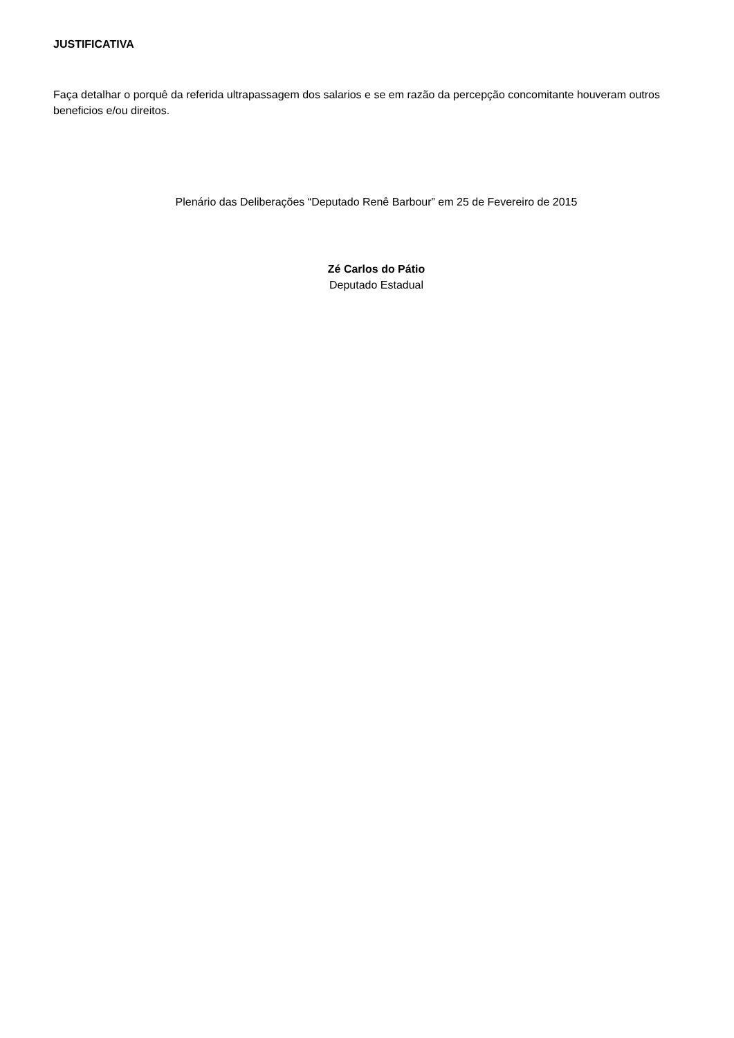JUSTIFICATIVA
Faça detalhar o porquê da referida ultrapassagem dos salarios e se em razão da percepção concomitante houveram outros beneficios e/ou direitos.
Plenário das Deliberações “Deputado Renê Barbour” em 25 de Fevereiro de 2015
Zé Carlos do Pátio
Deputado Estadual